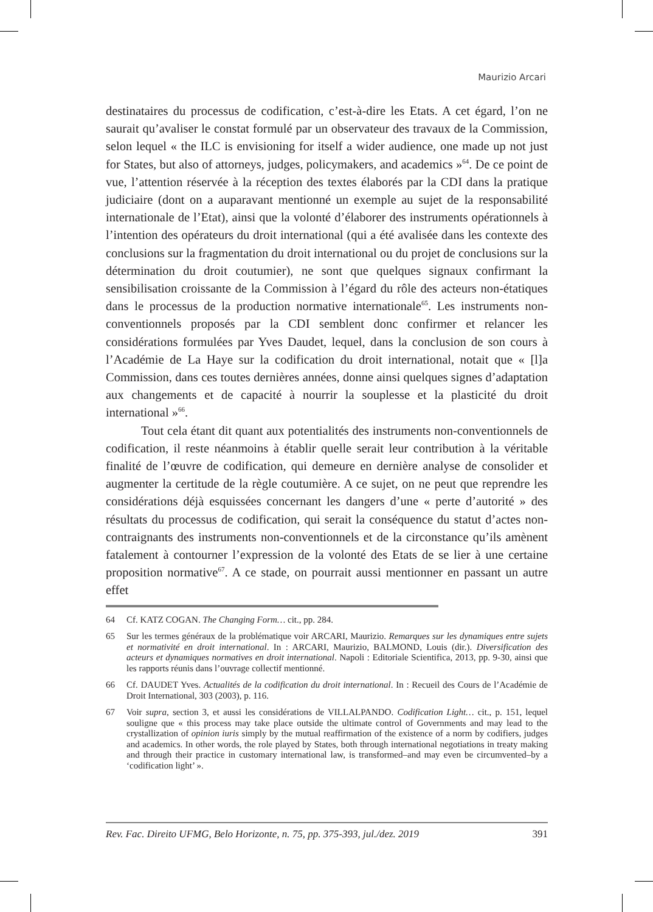Maurizio Arcari
destinataires du processus de codification, c’est-à-dire les Etats. A cet égard, l’on ne saurait qu’avaliser le constat formulé par un observateur des travaux de la Commission, selon lequel « the ILC is envisioning for itself a wider audience, one made up not just for States, but also of attorneys, judges, policymakers, and academics »<sup>64</sup>. De ce point de vue, l’attention réservée à la réception des textes élaborés par la CDI dans la pratique judiciaire (dont on a auparavant mentionné un exemple au sujet de la responsabilité internationale de l’Etat), ainsi que la volonté d’élaborer des instruments opérationnels à l’intention des opérateurs du droit international (qui a été avalisée dans les contexte des conclusions sur la fragmentation du droit international ou du projet de conclusions sur la détermination du droit coutumier), ne sont que quelques signaux confirmant la sensibilisation croissante de la Commission à l’égard du rôle des acteurs non-étatiques dans le processus de la production normative internationale<sup>65</sup>. Les instruments non-conventionnels proposés par la CDI semblent donc confirmer et relancer les considérations formulées par Yves Daudet, lequel, dans la conclusion de son cours à l’Académie de La Haye sur la codification du droit international, notait que « [l]a Commission, dans ces toutes dernières années, donne ainsi quelques signes d’adaptation aux changements et de capacité à nourrir la souplesse et la plasticité du droit international »<sup>66</sup>.
Tout cela étant dit quant aux potentialités des instruments non-conventionnels de codification, il reste néanmoins à établir quelle serait leur contribution à la véritable finalité de l’œuvre de codification, qui demeure en dernière analyse de consolider et augmenter la certitude de la règle coutumière. A ce sujet, on ne peut que reprendre les considérations déjà esquissées concernant les dangers d’une « perte d’autorité » des résultats du processus de codification, qui serait la conséquence du statut d’actes non-contraignants des instruments non-conventionnels et de la circonstance qu’ils amènent fatalement à contourner l’expression de la volonté des Etats de se lier à une certaine proposition normative<sup>67</sup>. A ce stade, on pourrait aussi mentionner en passant un autre effet
64 Cf. KATZ COGAN. The Changing Form… cit., pp. 284.
65 Sur les termes généraux de la problématique voir ARCARI, Maurizio. Remarques sur les dynamiques entre sujets et normativité en droit international. In : ARCARI, Maurizio, BALMOND, Louis (dir.). Diversification des acteurs et dynamiques normatives en droit international. Napoli : Editoriale Scientifica, 2013, pp. 9-30, ainsi que les rapports réunis dans l’ouvrage collectif mentionné.
66 Cf. DAUDET Yves. Actualités de la codification du droit international. In : Recueil des Cours de l’Académie de Droit International, 303 (2003), p. 116.
67 Voir supra, section 3, et aussi les considérations de VILLALPANDO. Codification Light… cit., p. 151, lequel souligne que « this process may take place outside the ultimate control of Governments and may lead to the crystallization of opinion iuris simply by the mutual reaffirmation of the existence of a norm by codifiers, judges and academics. In other words, the role played by States, both through international negotiations in treaty making and through their practice in customary international law, is transformed–and may even be circumvented–by a ‘codification light’ ».
Rev. Fac. Direito UFMG, Belo Horizonte, n. 75, pp. 375-393, jul./dez. 2019 391